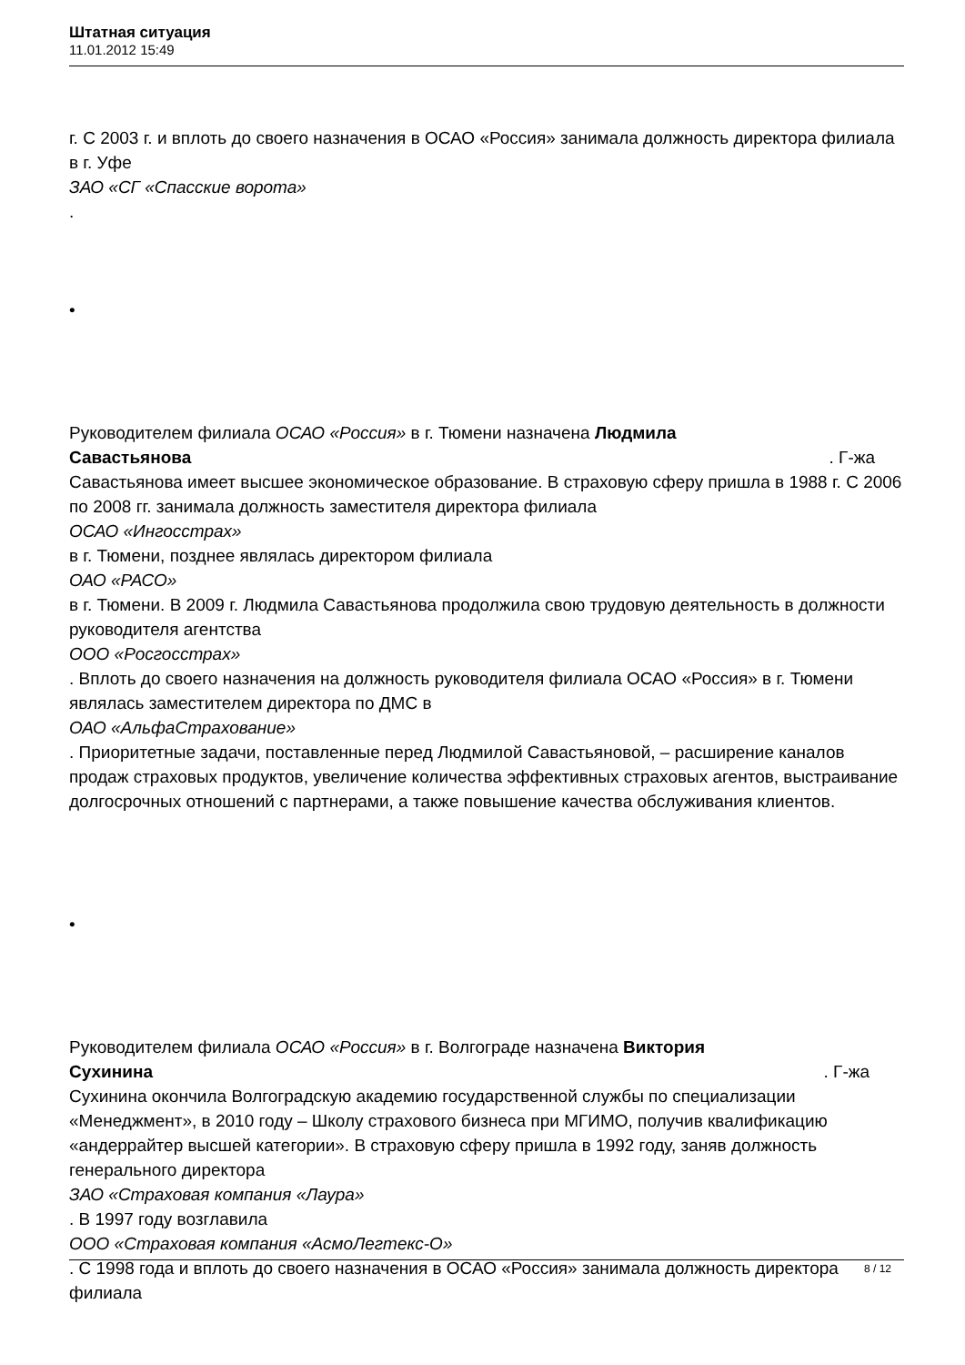Штатная ситуация
11.01.2012 15:49
г. С 2003 г. и вплоть до своего назначения в ОСАО «Россия» занимала должность директора филиала в г. Уфе
ЗАО «СГ «Спасские ворота»
.
•
Руководителем филиала ОСАО «Россия» в г. Тюмени назначена Людмила
Савастьянова. Г-жа
Савастьянова имеет высшее экономическое образование. В страховую сферу пришла в 1988 г. С 2006 по 2008 гг. занимала должность заместителя директора филиала
ОСАО «Ингосстрах»
в г. Тюмени, позднее являлась директором филиала
ОАО «РАСО»
в г. Тюмени. В 2009 г. Людмила Савастьянова продолжила свою трудовую деятельность в должности руководителя агентства
ООО «Росгосстрах»
. Вплоть до своего назначения на должность руководителя филиала ОСАО «Россия» в г. Тюмени являлась заместителем директора по ДМС в
ОАО «АльфаСтрахование»
. Приоритетные задачи, поставленные перед Людмилой Савастьяновой, – расширение каналов продаж страховых продуктов, увеличение количества эффективных страховых агентов, выстраивание долгосрочных отношений с партнерами, а также повышение качества обслуживания клиентов.
•
Руководителем филиала ОСАО «Россия» в г. Волгограде назначена Виктория
Сухинина. Г-жа
Сухинина окончила Волгоградскую академию государственной службы по специализации «Менеджмент», в 2010 году – Школу страхового бизнеса при МГИМО, получив квалификацию «андеррайтер высшей категории». В страховую сферу пришла в 1992 году, заняв должность генерального директора
ЗАО «Страховая компания «Лаура»
. В 1997 году возглавила
ООО «Страховая компания «АсмоЛегтекс-О»
. С 1998 года и вплоть до своего назначения в ОСАО «Россия» занимала должность директора филиала
8 / 12